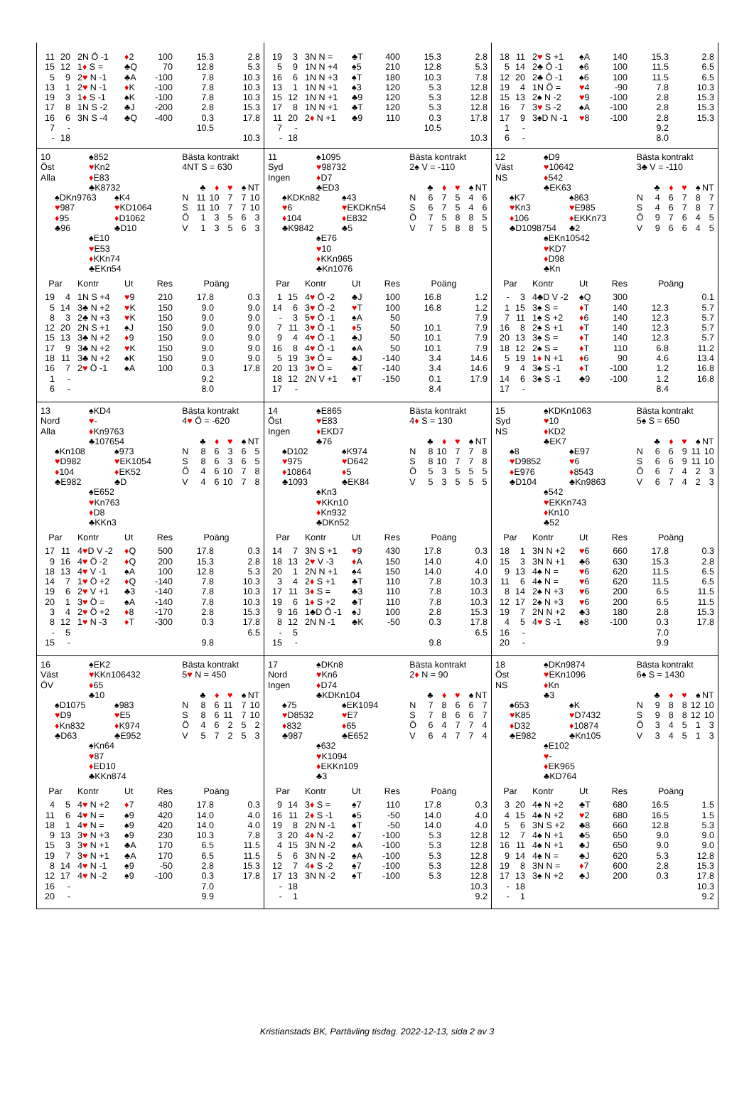| 11 | 20 | 2N Ö -1 | ♦ 2 | 100 | 15.3 | 2.8 |
| 15 | 12 | 1 ♦ S = | ♣Q | 70 | 12.8 | 5.3 |
| 5 | 9 | 2 ♥ N -1 | ♣A | -100 | 7.8 | 10.3 |
| 13 | 1 | 2 ♥ N -1 | ♦ K | -100 | 7.8 | 10.3 |
| 19 | 3 | 1 ♦ S -1 | ♠K | -100 | 7.8 | 10.3 |
| 17 | 8 | 1N S -2 | ♣J | -200 | 2.8 | 15.3 |
| 16 | 6 | 3N S -4 | ♣Q | -400 | 0.3 | 17.8 |
| 7 | - | | | | 10.5 | |
| - | 18 | | | | | 10.3 |
| 19 | 3 | 3N N = | ♣T | 400 | 15.3 | 2.8 |
| 5 | 9 | 1N N +4 | ♠5 | 210 | 12.8 | 5.3 |
| 16 | 6 | 1N N +3 | ♠T | 180 | 10.3 | 7.8 |
| 13 | 1 | 1N N +1 | ♠3 | 120 | 5.3 | 12.8 |
| 15 | 12 | 1N N +1 | ♣9 | 120 | 5.3 | 12.8 |
| 17 | 8 | 1N N +1 | ♣T | 120 | 5.3 | 12.8 |
| 11 | 20 | 2 ♦ N +1 | ♣9 | 110 | 0.3 | 17.8 |
| 7 | - | | | | 10.5 | |
| - | 18 | | | | | 10.3 |
| 18 | 11 | 2 ♥ S +1 | ♠A | 140 | 15.3 | 2.8 |
| 5 | 14 | 2♣ Ö -1 | ♠6 | 100 | 11.5 | 6.5 |
| 12 | 20 | 2♣ Ö -1 | ♠6 | 100 | 11.5 | 6.5 |
| 19 | 4 | 1N Ö = | ♥ 4 | -90 | 7.8 | 10.3 |
| 15 | 13 | 2♠ N -2 | ♥ 9 | -100 | 2.8 | 15.3 |
| 16 | 7 | 3 ♥ S -2 | ♠A | -100 | 2.8 | 15.3 |
| 17 | 9 | 3♠D N -1 | ♥ 8 | -100 | 2.8 | 15.3 |
| 1 | - | | | | 9.2 | |
| 6 | - | | | | 8.0 | |
10
Öst
Alla
♠852
♥Kn2
♦E83
♣K8732
♠DKn9763
♥987
♦95
♣96
♠K4
♥KD1064
♦D1062
♣D10
♠E10
♥E53
♦KKn74
♣EKn54
Bästa kontrakt
4NT S = 630
| | ♣ | ♦ | ♥ | ♠ | NT |
| N | 11 | 10 | 7 | 7 | 10 |
| S | 11 | 10 | 7 | 7 | 10 |
| Ö | 1 | 3 | 5 | 6 | 3 |
| V | 1 | 3 | 5 | 6 | 3 |
| Par | | Kontr | Ut | Res | Poäng | |
| --- | --- | --- | --- | --- | --- | --- |
| 19 | 4 | 1N S +4 | ♥ 9 | 210 | 17.8 | 0.3 |
| 5 | 14 | 3♣ N +2 | ♥ K | 150 | 9.0 | 9.0 |
| 8 | 3 | 2♣ N +3 | ♥ K | 150 | 9.0 | 9.0 |
| 12 | 20 | 2N S +1 | ♠J | 150 | 9.0 | 9.0 |
| 15 | 13 | 3♣ N +2 | ♦ 9 | 150 | 9.0 | 9.0 |
| 17 | 9 | 3♣ N +2 | ♥ K | 150 | 9.0 | 9.0 |
| 18 | 11 | 3♣ N +2 | ♠K | 150 | 9.0 | 9.0 |
| 16 | 7 | 2 ♥ Ö -1 | ♠A | 100 | 0.3 | 17.8 |
| 1 | - | | | | 9.2 | |
| 6 | - | | | | 8.0 | |
11
Syd
Ingen
♠1095
♥98732
♦D7
♣ED3
♠KDKn82
♥6
♦104
♣K9842
♠43
♥EKDKn54
♦E832
♣5
♠E76
♥10
♦KKn965
♣Kn1076
Bästa kontrakt
2♠ V = -110
| | ♣ | ♦ | ♥ | ♠ | NT |
| N | 6 | 7 | 5 | 4 | 6 |
| S | 6 | 7 | 5 | 4 | 6 |
| Ö | 7 | 5 | 8 | 8 | 5 |
| V | 7 | 5 | 8 | 8 | 5 |
| Par | | Kontr | Ut | Res | Poäng | |
| --- | --- | --- | --- | --- | --- | --- |
| 1 | 15 | 4 ♥ Ö -2 | ♣J | 100 | 16.8 | 1.2 |
| 14 | 6 | 3 ♥ Ö -2 | ♥ T | 100 | 16.8 | 1.2 |
| - | 3 | 5 ♥ Ö -1 | ♠A | 50 | | 7.9 |
| 7 | 11 | 3 ♥ Ö -1 | ♦ 5 | 50 | 10.1 | 7.9 |
| 9 | 4 | 4 ♥ Ö -1 | ♣J | 50 | 10.1 | 7.9 |
| 16 | 8 | 4 ♥ Ö -1 | ♠A | 50 | 10.1 | 7.9 |
| 5 | 19 | 3 ♥ Ö = | ♣J | -140 | 3.4 | 14.6 |
| 20 | 13 | 3 ♥ Ö = | ♣T | -140 | 3.4 | 14.6 |
| 18 | 12 | 2N V +1 | ♠T | -150 | 0.1 | 17.9 |
| 17 | - | | | | 8.4 | |
12
Väst
NS
♠D9
♥10642
♦542
♣EK63
♠K7
♥Kn3
♦106
♣D1098754
♠863
♥E985
♦EKKn73
♣2
♠EKn10542
♥KD7
♦D98
♣Kn
Bästa kontrakt
3♣ V = -110
| | ♣ | ♦ | ♥ | ♠ | NT |
| N | 4 | 6 | 7 | 8 | 7 |
| S | 4 | 6 | 7 | 8 | 7 |
| Ö | 9 | 7 | 6 | 4 | 5 |
| V | 9 | 6 | 6 | 4 | 5 |
| Par | | Kontr | Ut | Res | Poäng | |
| --- | --- | --- | --- | --- | --- | --- |
| - | 3 | 4♣D V -2 | ♠Q | 300 | | 0.1 |
| 1 | 15 | 3♠ S = | ♦ T | 140 | 12.3 | 5.7 |
| 7 | 11 | 1♠ S +2 | ♦ 6 | 140 | 12.3 | 5.7 |
| 16 | 8 | 2♠ S +1 | ♦ T | 140 | 12.3 | 5.7 |
| 20 | 13 | 3♠ S = | ♦ T | 140 | 12.3 | 5.7 |
| 18 | 12 | 2♠ S = | ♦ T | 110 | 6.8 | 11.2 |
| 5 | 19 | 1 ♦ N +1 | ♦ 6 | 90 | 4.6 | 13.4 |
| 9 | 4 | 3♠ S -1 | ♦ T | -100 | 1.2 | 16.8 |
| 14 | 6 | 3♠ S -1 | ♣9 | -100 | 1.2 | 16.8 |
| 17 | - | | | | 8.4 | |
13
Nord
Alla
♠KD4
♥-
♦Kn9763
♣107654
♠Kn108
♥D982
♦104
♣E982
♠973
♥EK1054
♦EK52
♣D
♠E652
♥Kn763
♦D8
♣KKn3
Bästa kontrakt
4♥ Ö = -620
| | ♣ | ♦ | ♥ | ♠ | NT |
| N | 8 | 6 | 3 | 6 | 5 |
| S | 8 | 6 | 3 | 6 | 5 |
| Ö | 4 | 6 | 10 | 7 | 8 |
| V | 4 | 6 | 10 | 7 | 8 |
| Par | | Kontr | Ut | Res | Poäng | |
| --- | --- | --- | --- | --- | --- | --- |
| 17 | 11 | 4 ♥ D V -2 | ♦ Q | 500 | 17.8 | 0.3 |
| 9 | 16 | 4 ♥ Ö -2 | ♦ Q | 200 | 15.3 | 2.8 |
| 18 | 13 | 4 ♥ V -1 | ♠A | 100 | 12.8 | 5.3 |
| 14 | 7 | 1 ♥ Ö +2 | ♦ Q | -140 | 7.8 | 10.3 |
| 19 | 6 | 2 ♥ V +1 | ♣3 | -140 | 7.8 | 10.3 |
| 20 | 1 | 3 ♥ Ö = | ♠A | -140 | 7.8 | 10.3 |
| 3 | 4 | 2 ♥ Ö +2 | ♦ 8 | -170 | 2.8 | 15.3 |
| 8 | 12 | 1 ♥ N -3 | ♦ T | -300 | 0.3 | 17.8 |
| - | 5 | | | | | 6.5 |
| 15 | - | | | | 9.8 | |
14
Öst
Ingen
♠E865
♥E83
♦EKD7
♣76
♠D102
♥975
♦10864
♣1093
♠K974
♥D642
♦5
♣EK84
♠Kn3
♥KKn10
♦Kn932
♣DKn52
Bästa kontrakt
4♦ S = 130
| | ♣ | ♦ | ♥ | ♠ | NT |
| N | 8 | 10 | 7 | 7 | 8 |
| S | 8 | 10 | 7 | 7 | 8 |
| Ö | 5 | 3 | 5 | 5 | 5 |
| V | 5 | 3 | 5 | 5 | 5 |
| Par | | Kontr | Ut | Res | Poäng | |
| --- | --- | --- | --- | --- | --- | --- |
| 14 | 7 | 3N S +1 | ♥ 9 | 430 | 17.8 | 0.3 |
| 18 | 13 | 2 ♥ V -3 | ♦ A | 150 | 14.0 | 4.0 |
| 20 | 1 | 2N N +1 | ♠4 | 150 | 14.0 | 4.0 |
| 3 | 4 | 2 ♦ S +1 | ♣T | 110 | 7.8 | 10.3 |
| 17 | 11 | 3 ♦ S = | ♣3 | 110 | 7.8 | 10.3 |
| 19 | 6 | 1 ♦ S +2 | ♣T | 110 | 7.8 | 10.3 |
| 9 | 16 | 1♣D Ö -1 | ♠J | 100 | 2.8 | 15.3 |
| 8 | 12 | 2N N -1 | ♣K | -50 | 0.3 | 17.8 |
| - | 5 | | | | | 6.5 |
| 15 | - | | | | 9.8 | |
15
Syd
NS
♠KDKn1063
♥10
♦KD2
♣EK7
♠8
♥D9852
♦E976
♣D104
♠E97
♥6
♦8543
♣Kn9863
♠542
♥EKKn743
♦Kn10
♣52
Bästa kontrakt
5♠ S = 650
| | ♣ | ♦ | ♥ | ♠ | NT |
| N | 6 | 6 | 9 | 11 | 10 |
| S | 6 | 6 | 9 | 11 | 10 |
| Ö | 6 | 7 | 4 | 2 | 3 |
| V | 6 | 7 | 4 | 2 | 3 |
| Par | | Kontr | Ut | Res | Poäng | |
| --- | --- | --- | --- | --- | --- | --- |
| 18 | 1 | 3N N +2 | ♥ 6 | 660 | 17.8 | 0.3 |
| 15 | 3 | 3N N +1 | ♣6 | 630 | 15.3 | 2.8 |
| 9 | 13 | 4♠ N = | ♥ 6 | 620 | 11.5 | 6.5 |
| 11 | 6 | 4♠ N = | ♥ 6 | 620 | 11.5 | 6.5 |
| 8 | 14 | 2♠ N +3 | ♥ 6 | 200 | 6.5 | 11.5 |
| 12 | 17 | 2♠ N +3 | ♥ 6 | 200 | 6.5 | 11.5 |
| 19 | 7 | 2N N +2 | ♣3 | 180 | 2.8 | 15.3 |
| 4 | 5 | 4 ♥ S -1 | ♠8 | -100 | 0.3 | 17.8 |
| 16 | - | | | | 7.0 | |
| 20 | - | | | | 9.9 | |
16
Väst
ÖV
♠EK2
♥KKn106432
♦65
♣10
♠D1075
♥D9
♦Kn832
♣D63
♠983
♥E5
♦K974
♣E952
♠Kn64
♥87
♦ED10
♣KKn874
Bästa kontrakt
5♥ N = 450
| | ♣ | ♦ | ♥ | ♠ | NT |
| N | 8 | 6 | 11 | 7 | 10 |
| S | 8 | 6 | 11 | 7 | 10 |
| Ö | 4 | 6 | 2 | 5 | 2 |
| V | 5 | 7 | 2 | 5 | 3 |
| Par | | Kontr | Ut | Res | Poäng | |
| --- | --- | --- | --- | --- | --- | --- |
| 4 | 5 | 4 ♥ N +2 | ♦ 7 | 480 | 17.8 | 0.3 |
| 11 | 6 | 4 ♥ N = | ♠9 | 420 | 14.0 | 4.0 |
| 18 | 1 | 4 ♥ N = | ♠9 | 420 | 14.0 | 4.0 |
| 9 | 13 | 3 ♥ N +3 | ♠9 | 230 | 10.3 | 7.8 |
| 15 | 3 | 3 ♥ N +1 | ♣A | 170 | 6.5 | 11.5 |
| 19 | 7 | 3 ♥ N +1 | ♣A | 170 | 6.5 | 11.5 |
| 8 | 14 | 4 ♥ N -1 | ♠9 | -50 | 2.8 | 15.3 |
| 12 | 17 | 4 ♥ N -2 | ♠9 | -100 | 0.3 | 17.8 |
| 16 | - | | | | 7.0 | |
| 20 | - | | | | 9.9 | |
17
Nord
Ingen
♠DKn8
♥Kn6
♦D74
♣KDKn104
♠75
♥D8532
♦832
♣987
♠EK1094
♥E7
♦65
♣E652
♠632
♥K1094
♦EKKn109
♣3
Bästa kontrakt
2♦ N = 90
| | ♣ | ♦ | ♥ | ♠ | NT |
| N | 7 | 8 | 6 | 6 | 7 |
| S | 7 | 8 | 6 | 6 | 7 |
| Ö | 6 | 4 | 7 | 7 | 4 |
| V | 6 | 4 | 7 | 7 | 4 |
| Par | | Kontr | Ut | Res | Poäng | |
| --- | --- | --- | --- | --- | --- | --- |
| 9 | 14 | 3 ♦ S = | ♠7 | 110 | 17.8 | 0.3 |
| 16 | 11 | 2 ♦ S -1 | ♠5 | -50 | 14.0 | 4.0 |
| 19 | 8 | 2N N -1 | ♠T | -50 | 14.0 | 4.0 |
| 3 | 20 | 4 ♦ N -2 | ♠7 | -100 | 5.3 | 12.8 |
| 4 | 15 | 3N N -2 | ♠A | -100 | 5.3 | 12.8 |
| 5 | 6 | 3N N -2 | ♠A | -100 | 5.3 | 12.8 |
| 12 | 7 | 4 ♦ S -2 | ♠7 | -100 | 5.3 | 12.8 |
| 17 | 13 | 3N N -2 | ♠T | -100 | 5.3 | 12.8 |
| - | 18 | | | | | 10.3 |
| - | 1 | | | | | 9.2 |
18
Öst
NS
♠DKn9874
♥EKn1096
♦Kn
♣3
♠653
♥K85
♦D32
♣E982
♠K
♥D7432
♦10874
♣Kn105
♠E102
♥-
♦EK965
♣KD764
Bästa kontrakt
6♠ S = 1430
| | ♣ | ♦ | ♥ | ♠ | NT |
| N | 9 | 8 | 8 | 12 | 10 |
| S | 9 | 8 | 8 | 12 | 10 |
| Ö | 3 | 4 | 5 | 1 | 3 |
| V | 3 | 4 | 5 | 1 | 3 |
| Par | | Kontr | Ut | Res | Poäng | |
| --- | --- | --- | --- | --- | --- | --- |
| 3 | 20 | 4♠ N +2 | ♣T | 680 | 16.5 | 1.5 |
| 4 | 15 | 4♠ N +2 | ♥ 2 | 680 | 16.5 | 1.5 |
| 5 | 6 | 3N S +2 | ♣8 | 660 | 12.8 | 5.3 |
| 12 | 7 | 4♠ N +1 | ♣5 | 650 | 9.0 | 9.0 |
| 16 | 11 | 4♠ N +1 | ♣J | 650 | 9.0 | 9.0 |
| 9 | 14 | 4♠ N = | ♣J | 620 | 5.3 | 12.8 |
| 19 | 8 | 3N N = | ♦ 7 | 600 | 2.8 | 15.3 |
| 17 | 13 | 3♠ N +2 | ♣J | 200 | 0.3 | 17.8 |
| - | 18 | | | | | 10.3 |
| - | 1 | | | | | 9.2 |
Kristianstads BK, Partävling tisdag. 2022-12-13, sida 2 av 3